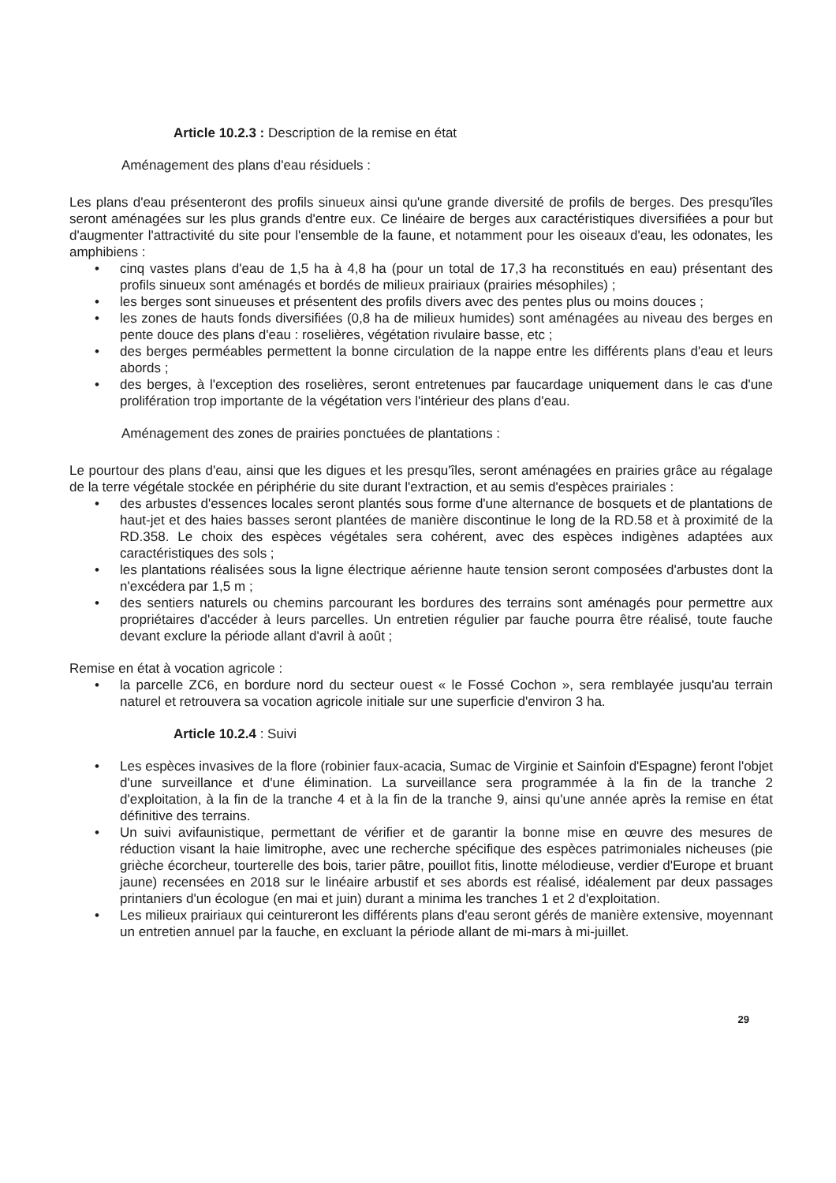Article 10.2.3 : Description de la remise en état
Aménagement des plans d'eau résiduels :
Les plans d'eau présenteront des profils sinueux ainsi qu'une grande diversité de profils de berges. Des presqu'îles seront aménagées sur les plus grands d'entre eux. Ce linéaire de berges aux caractéristiques diversifiées a pour but d'augmenter l'attractivité du site pour l'ensemble de la faune, et notamment pour les oiseaux d'eau, les odonates, les amphibiens :
• cinq vastes plans d'eau de 1,5 ha à 4,8 ha (pour un total de 17,3 ha reconstitués en eau) présentant des profils sinueux sont aménagés et bordés de milieux prairiaux (prairies mésophiles) ;
• les berges sont sinueuses et présentent des profils divers avec des pentes plus ou moins douces ;
• les zones de hauts fonds diversifiées (0,8 ha de milieux humides) sont aménagées au niveau des berges en pente douce des plans d'eau : roselières, végétation rivulaire basse, etc ;
• des berges perméables permettent la bonne circulation de la nappe entre les différents plans d'eau et leurs abords ;
• des berges, à l'exception des roselières, seront entretenues par faucardage uniquement dans le cas d'une prolifération trop importante de la végétation vers l'intérieur des plans d'eau.
Aménagement des zones de prairies ponctuées de plantations :
Le pourtour des plans d'eau, ainsi que les digues et les presqu'îles, seront aménagées en prairies grâce au régalage de la terre végétale stockée en périphérie du site durant l'extraction, et au semis d'espèces prairiales :
• des arbustes d'essences locales seront plantés sous forme d'une alternance de bosquets et de plantations de haut-jet et des haies basses seront plantées de manière discontinue le long de la RD.58 et à proximité de la RD.358. Le choix des espèces végétales sera cohérent, avec des espèces indigènes adaptées aux caractéristiques des sols ;
• les plantations réalisées sous la ligne électrique aérienne haute tension seront composées d'arbustes dont la n'excédera par 1,5 m ;
• des sentiers naturels ou chemins parcourant les bordures des terrains sont aménagés pour permettre aux propriétaires d'accéder à leurs parcelles. Un entretien régulier par fauche pourra être réalisé, toute fauche devant exclure la période allant d'avril à aoû­t ;
Remise en état à vocation agricole :
• la parcelle ZC6, en bordure nord du secteur ouest « le Fossé Cochon », sera remblayée jusqu'au terrain naturel et retrouvera sa vocation agricole initiale sur une superficie d'environ 3 ha.
Article 10.2.4 : Suivi
• Les espèces invasives de la flore (robinier faux-acacia, Sumac de Virginie et Sainfoin d'Espagne) feront l'objet d'une surveillance et d'une élimination. La surveillance sera programmée à la fin de la tranche 2 d'exploitation, à la fin de la tranche 4 et à la fin de la tranche 9, ainsi qu'une année après la remise en état définitive des terrains.
• Un suivi avifaunistique, permettant de vérifier et de garantir la bonne mise en œuvre des mesures de réduction visant la haie limitrophe, avec une recherche spécifique des espèces patrimoniales nicheuses (pie grièche écorcheur, tourterelle des bois, tarier pâtre, pouillot fitis, linotte mélodieuse, verdier d'Europe et bruant jaune) recensées en 2018 sur le linéaire arbustif et ses abords est réalisé, idéalement par deux passages printaniers d'un écologue (en mai et juin) durant a minima les tranches 1 et 2 d'exploitation.
• Les milieux prairiaux qui ceintureront les différents plans d'eau seront gérés de manière extensive, moyennant un entretien annuel par la fauche, en excluant la période allant de mi-mars à mi-juillet.
29